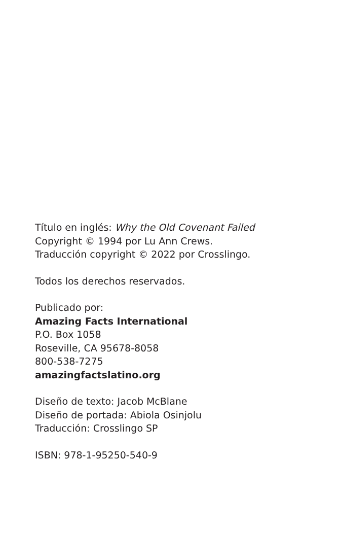Título en inglés: Why the Old Covenant Failed
Copyright © 1994 por Lu Ann Crews.
Traducción copyright © 2022 por Crosslingo.
Todos los derechos reservados.
Publicado por:
Amazing Facts International
P.O. Box 1058
Roseville, CA 95678-8058
800-538-7275
amazingfactslatino.org
Diseño de texto: Jacob McBlane
Diseño de portada: Abiola Osinjolu
Traducción: Crosslingo SP
ISBN: 978-1-95250-540-9